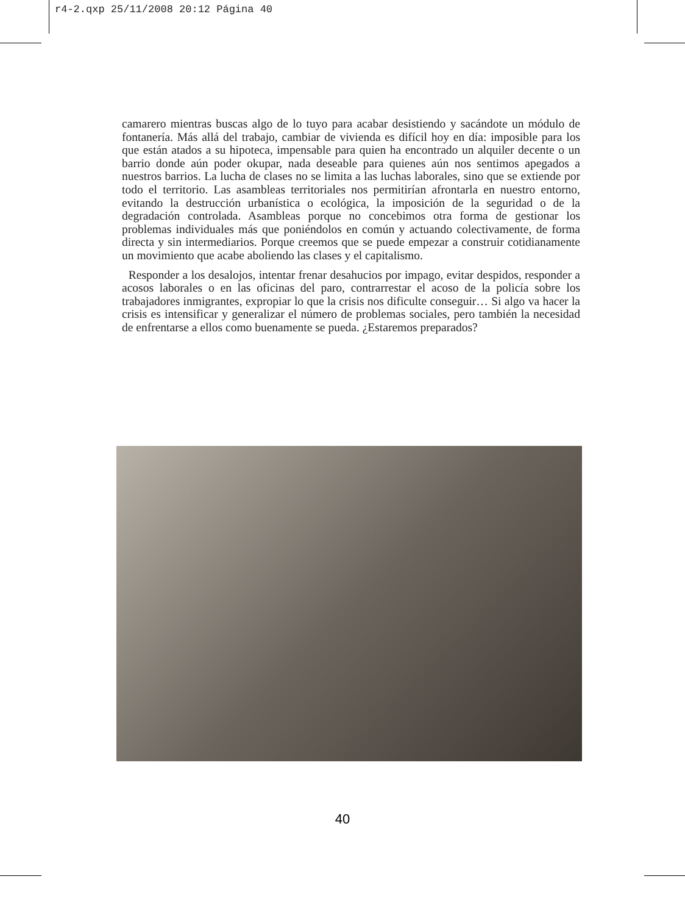r4-2.qxp 25/11/2008 20:12 Página 40
camarero mientras buscas algo de lo tuyo para acabar desistiendo y sacándote un módulo de fontanería. Más allá del trabajo, cambiar de vivienda es difícil hoy en día: imposible para los que están atados a su hipoteca, impensable para quien ha encontrado un alquiler decente o un barrio donde aún poder okupar, nada deseable para quienes aún nos sentimos apegados a nuestros barrios. La lucha de clases no se limita a las luchas laborales, sino que se extiende por todo el territorio. Las asambleas territoriales nos permitirían afrontarla en nuestro entorno, evitando la destrucción urbanística o ecológica, la imposición de la seguridad o de la degradación controlada. Asambleas porque no concebimos otra forma de gestionar los problemas individuales más que poniéndolos en común y actuando colectivamente, de forma directa y sin intermediarios. Porque creemos que se puede empezar a construir cotidianamente un movimiento que acabe aboliendo las clases y el capitalismo.
Responder a los desalojos, intentar frenar desahucios por impago, evitar despidos, responder a acosos laborales o en las oficinas del paro, contrarrestar el acoso de la policía sobre los trabajadores inmigrantes, expropiar lo que la crisis nos dificulte conseguir… Si algo va hacer la crisis es intensificar y generalizar el número de problemas sociales, pero también la necesidad de enfrentarse a ellos como buenamente se pueda. ¿Estaremos preparados?
40